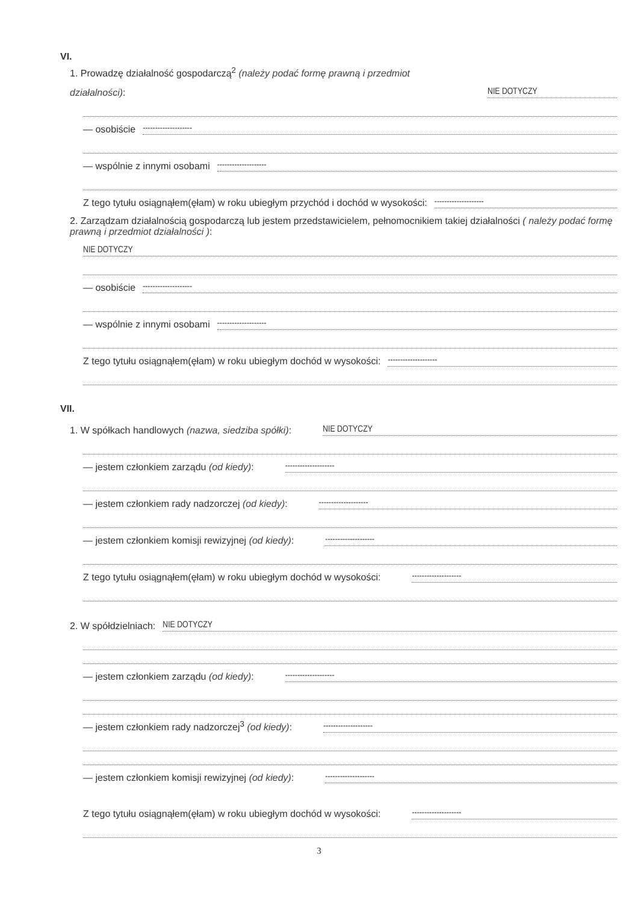VI.
1. Prowadzę działalność gospodarczą<sup>2</sup> (należy podać formę prawną i przedmiot
działalności): NIE DOTYCZY
— osobiście --------------------
— wspólnie z innymi osobami --------------------
Z tego tytułu osiągnąłem(ęłam) w roku ubiegłym przychód i dochód w wysokości: --------------------
2. Zarządzam działalnością gospodarczą lub jestem przedstawicielem, pełnomocnikiem takiej działalności ( należy podać formę prawną i przedmiot działalności ):
NIE DOTYCZY
— osobiście --------------------
— wspólnie z innymi osobami --------------------
Z tego tytułu osiągnąłem(ęłam) w roku ubiegłym dochód w wysokości: --------------------
VII.
1. W spółkach handlowych (nazwa, siedziba spółki): NIE DOTYCZY
— jestem członkiem zarządu (od kiedy): --------------------
— jestem członkiem rady nadzorczej (od kiedy): --------------------
— jestem członkiem komisji rewizyjnej (od kiedy): --------------------
Z tego tytułu osiągnąłem(ęłam) w roku ubiegłym dochód w wysokości: --------------------
2. W spółdzielniach: NIE DOTYCZY
— jestem członkiem zarządu (od kiedy): --------------------
— jestem członkiem rady nadzorczej<sup>3</sup> (od kiedy): --------------------
— jestem członkiem komisji rewizyjnej (od kiedy): --------------------
Z tego tytułu osiągnąłem(ęłam) w roku ubiegłym dochód w wysokości: --------------------
3